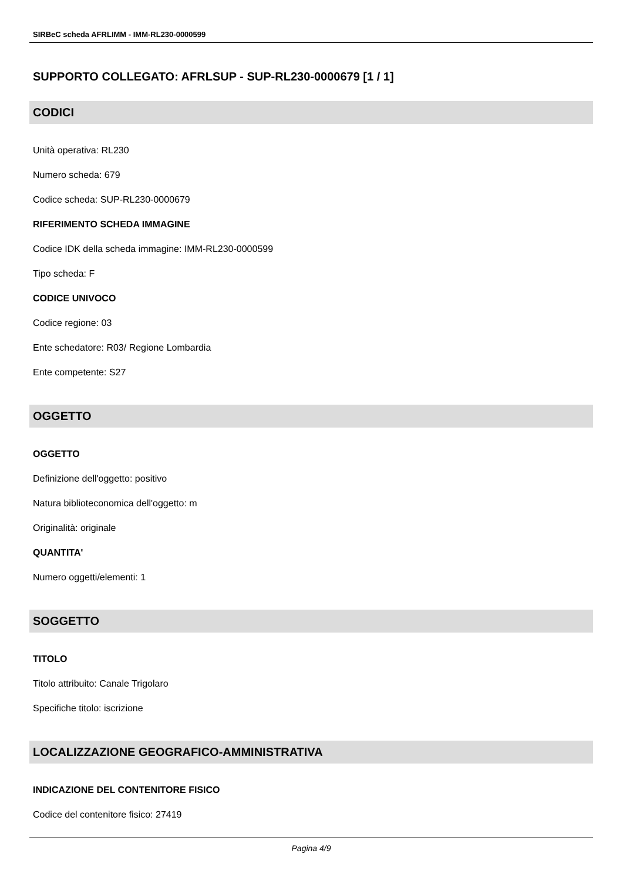SIRBeC scheda AFRLIMM - IMM-RL230-0000599
SUPPORTO COLLEGATO: AFRLSUP - SUP-RL230-0000679 [1 / 1]
CODICI
Unità operativa: RL230
Numero scheda: 679
Codice scheda: SUP-RL230-0000679
RIFERIMENTO SCHEDA IMMAGINE
Codice IDK della scheda immagine: IMM-RL230-0000599
Tipo scheda: F
CODICE UNIVOCO
Codice regione: 03
Ente schedatore: R03/ Regione Lombardia
Ente competente: S27
OGGETTO
OGGETTO
Definizione dell'oggetto: positivo
Natura biblioteconomica dell'oggetto: m
Originalità: originale
QUANTITA'
Numero oggetti/elementi: 1
SOGGETTO
TITOLO
Titolo attribuito: Canale Trigolaro
Specifiche titolo: iscrizione
LOCALIZZAZIONE GEOGRAFICO-AMMINISTRATIVA
INDICAZIONE DEL CONTENITORE FISICO
Codice del contenitore fisico: 27419
Pagina 4/9